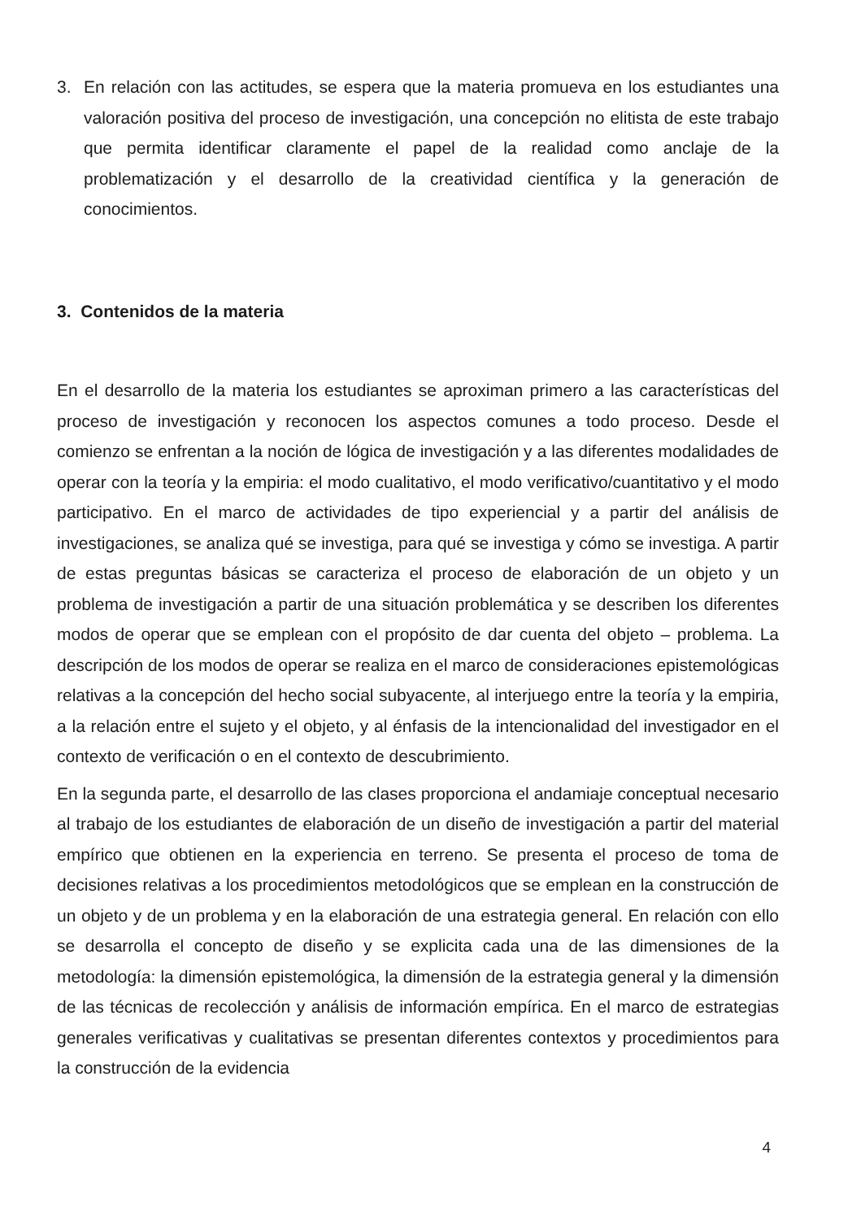3. En relación con las actitudes, se espera que la materia promueva en los estudiantes una valoración positiva del proceso de investigación, una concepción no elitista de este trabajo que permita identificar claramente el papel de la realidad como anclaje de la problematización y el desarrollo de la creatividad científica y la generación de conocimientos.
3. Contenidos de la materia
En el desarrollo de la materia los estudiantes se aproximan primero a las características del proceso de investigación y reconocen los aspectos comunes a todo proceso. Desde el comienzo se enfrentan a la noción de lógica de investigación y a las diferentes modalidades de operar con la teoría y la empiria: el modo cualitativo, el modo verificativo/cuantitativo y el modo participativo. En el marco de actividades de tipo experiencial y a partir del análisis de investigaciones, se analiza qué se investiga, para qué se investiga y cómo se investiga. A partir de estas preguntas básicas se caracteriza el proceso de elaboración de un objeto y un problema de investigación a partir de una situación problemática y se describen los diferentes modos de operar que se emplean con el propósito de dar cuenta del objeto – problema. La descripción de los modos de operar se realiza en el marco de consideraciones epistemológicas relativas a la concepción del hecho social subyacente, al interjuego entre la teoría y la empiria, a la relación entre el sujeto y el objeto, y al énfasis de la intencionalidad del investigador en el contexto de verificación o en el contexto de descubrimiento.
En la segunda parte, el desarrollo de las clases proporciona el andamiaje conceptual necesario al trabajo de los estudiantes de elaboración de un diseño de investigación a partir del material empírico que obtienen en la experiencia en terreno. Se presenta el proceso de toma de decisiones relativas a los procedimientos metodológicos que se emplean en la construcción de un objeto y de un problema y en la elaboración de una estrategia general. En relación con ello se desarrolla el concepto de diseño y se explicita cada una de las dimensiones de la metodología: la dimensión epistemológica, la dimensión de la estrategia general y la dimensión de las técnicas de recolección y análisis de información empírica. En el marco de estrategias generales verificativas y cualitativas se presentan diferentes contextos y procedimientos para la construcción de la evidencia
4